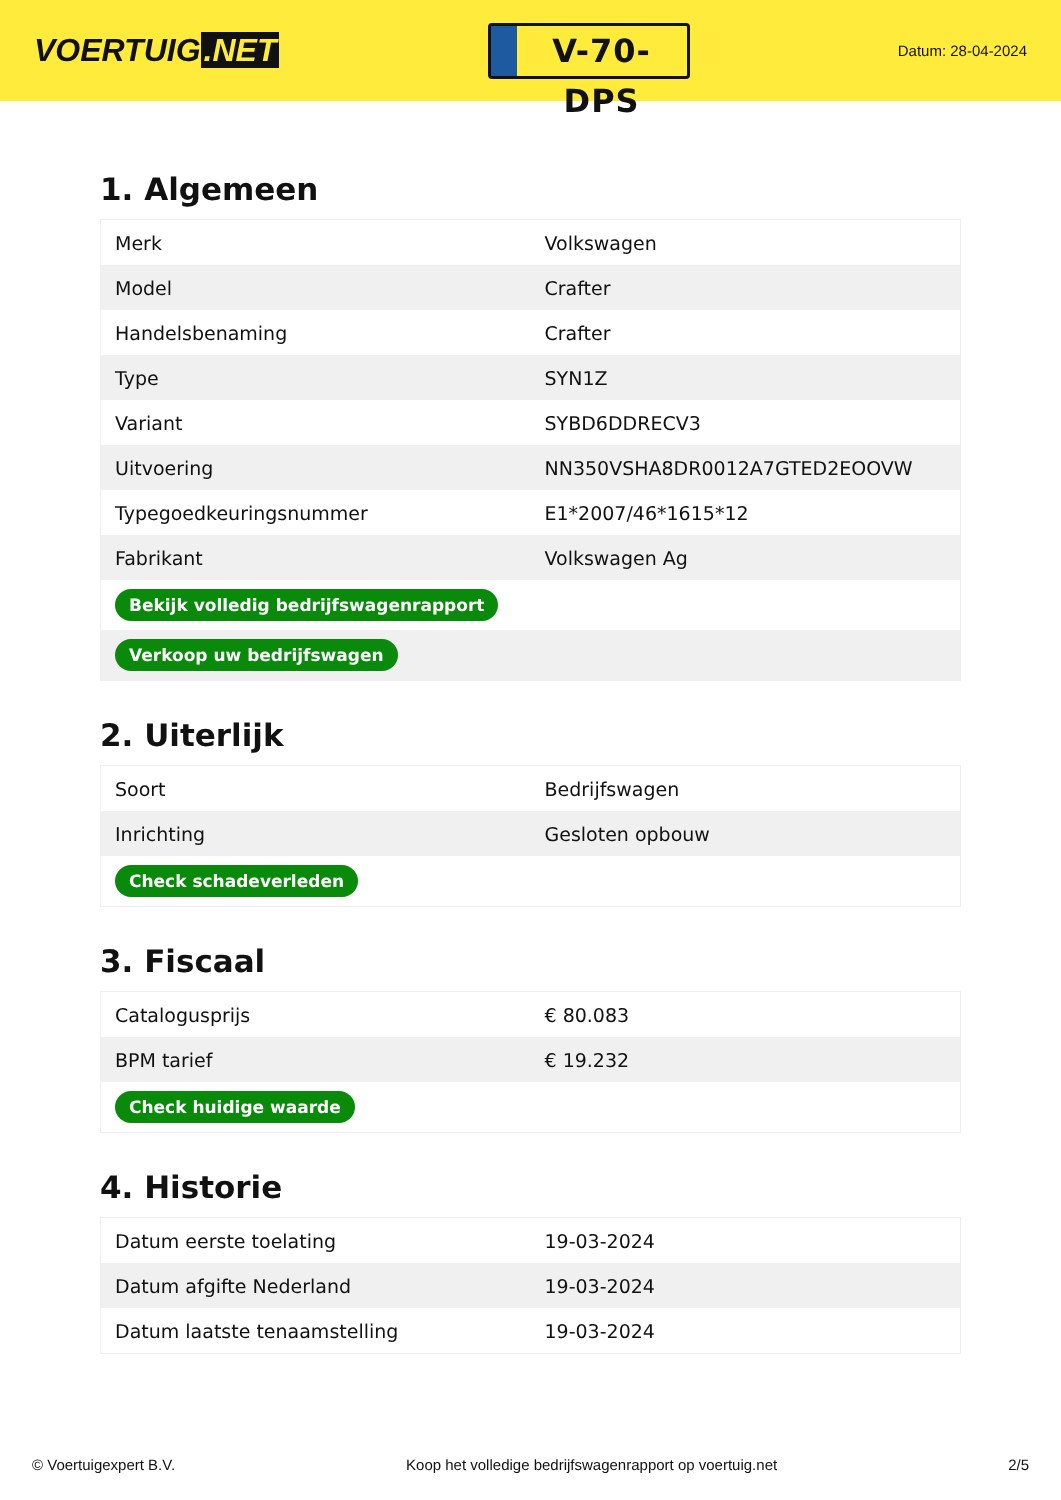VOERTUIG.NET
V-70-DPS
Datum: 28-04-2024
1. Algemeen
| Merk | Volkswagen |
| Model | Crafter |
| Handelsbenaming | Crafter |
| Type | SYN1Z |
| Variant | SYBD6DDRECV3 |
| Uitvoering | NN350VSHA8DR0012A7GTED2EOOVW |
| Typegoedkeuringsnummer | E1*2007/46*1615*12 |
| Fabrikant | Volkswagen Ag |
| Bekijk volledig bedrijfswagenrapport | |
| Verkoop uw bedrijfswagen | |
2. Uiterlijk
| Soort | Bedrijfswagen |
| Inrichting | Gesloten opbouw |
| Check schadeverleden | |
3. Fiscaal
| Catalogusprijs | € 80.083 |
| BPM tarief | € 19.232 |
| Check huidige waarde | |
4. Historie
| Datum eerste toelating | 19-03-2024 |
| Datum afgifte Nederland | 19-03-2024 |
| Datum laatste tenaamstelling | 19-03-2024 |
© Voertuigexpert B.V. Koop het volledige bedrijfswagenrapport op voertuig.net 2/5